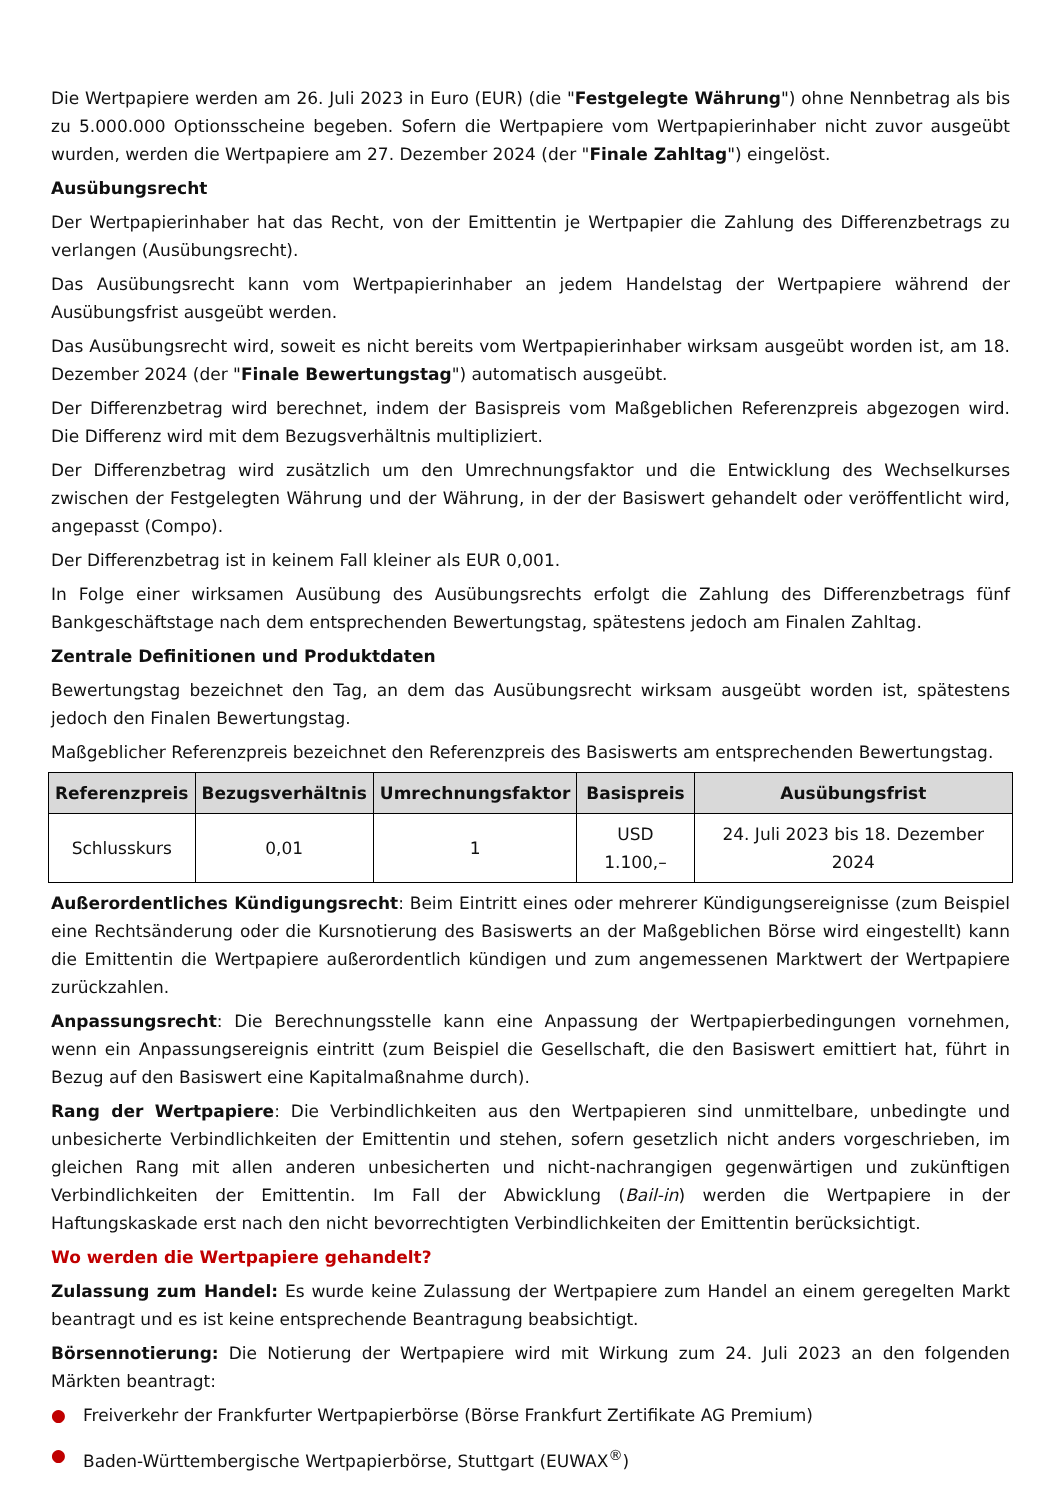Die Wertpapiere werden am 26. Juli 2023 in Euro (EUR) (die "Festgelegte Währung") ohne Nennbetrag als bis zu 5.000.000 Optionsscheine begeben. Sofern die Wertpapiere vom Wertpapierinhaber nicht zuvor ausgeübt wurden, werden die Wertpapiere am 27. Dezember 2024 (der "Finale Zahltag") eingelöst.
Ausübungsrecht
Der Wertpapierinhaber hat das Recht, von der Emittentin je Wertpapier die Zahlung des Differenzbetrags zu verlangen (Ausübungsrecht).
Das Ausübungsrecht kann vom Wertpapierinhaber an jedem Handelstag der Wertpapiere während der Ausübungsfrist ausgeübt werden.
Das Ausübungsrecht wird, soweit es nicht bereits vom Wertpapierinhaber wirksam ausgeübt worden ist, am 18. Dezember 2024 (der "Finale Bewertungstag") automatisch ausgeübt.
Der Differenzbetrag wird berechnet, indem der Basispreis vom Maßgeblichen Referenzpreis abgezogen wird. Die Differenz wird mit dem Bezugsverhältnis multipliziert.
Der Differenzbetrag wird zusätzlich um den Umrechnungsfaktor und die Entwicklung des Wechselkurses zwischen der Festgelegten Währung und der Währung, in der der Basiswert gehandelt oder veröffentlicht wird, angepasst (Compo).
Der Differenzbetrag ist in keinem Fall kleiner als EUR 0,001.
In Folge einer wirksamen Ausübung des Ausübungsrechts erfolgt die Zahlung des Differenzbetrags fünf Bankgeschäftstage nach dem entsprechenden Bewertungstag, spätestens jedoch am Finalen Zahltag.
Zentrale Definitionen und Produktdaten
Bewertungstag bezeichnet den Tag, an dem das Ausübungsrecht wirksam ausgeübt worden ist, spätestens jedoch den Finalen Bewertungstag.
Maßgeblicher Referenzpreis bezeichnet den Referenzpreis des Basiswerts am entsprechenden Bewertungstag.
| Referenzpreis | Bezugsverhältnis | Umrechnungsfaktor | Basispreis | Ausübungsfrist |
| --- | --- | --- | --- | --- |
| Schlusskurs | 0,01 | 1 | USD 1.100,– | 24. Juli 2023 bis 18. Dezember 2024 |
Außerordentliches Kündigungsrecht: Beim Eintritt eines oder mehrerer Kündigungsereignisse (zum Beispiel eine Rechtsänderung oder die Kursnotierung des Basiswerts an der Maßgeblichen Börse wird eingestellt) kann die Emittentin die Wertpapiere außerordentlich kündigen und zum angemessenen Marktwert der Wertpapiere zurückzahlen.
Anpassungsrecht: Die Berechnungsstelle kann eine Anpassung der Wertpapierbedingungen vornehmen, wenn ein Anpassungsereignis eintritt (zum Beispiel die Gesellschaft, die den Basiswert emittiert hat, führt in Bezug auf den Basiswert eine Kapitalmaßnahme durch).
Rang der Wertpapiere: Die Verbindlichkeiten aus den Wertpapieren sind unmittelbare, unbedingte und unbesicherte Verbindlichkeiten der Emittentin und stehen, sofern gesetzlich nicht anders vorgeschrieben, im gleichen Rang mit allen anderen unbesicherten und nicht-nachrangigen gegenwärtigen und zukünftigen Verbindlichkeiten der Emittentin. Im Fall der Abwicklung (Bail-in) werden die Wertpapiere in der Haftungskaskade erst nach den nicht bevorrechtigten Verbindlichkeiten der Emittentin berücksichtigt.
Wo werden die Wertpapiere gehandelt?
Zulassung zum Handel: Es wurde keine Zulassung der Wertpapiere zum Handel an einem geregelten Markt beantragt und es ist keine entsprechende Beantragung beabsichtigt.
Börsennotierung: Die Notierung der Wertpapiere wird mit Wirkung zum 24. Juli 2023 an den folgenden Märkten beantragt:
● Freiverkehr der Frankfurter Wertpapierbörse (Börse Frankfurt Zertifikate AG Premium)
● Baden-Württembergische Wertpapierbörse, Stuttgart (EUWAX<sup>®</sup>)